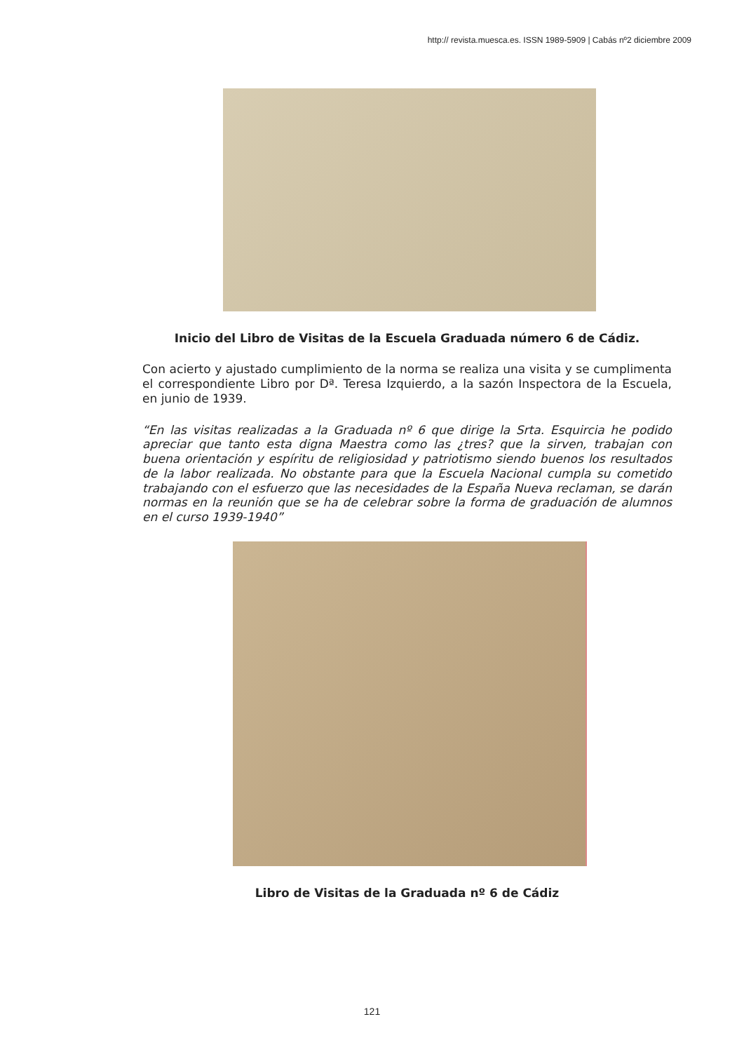http:// revista.muesca.es. ISSN 1989-5909 | Cabás nº2 diciembre 2009
Inicio del Libro de Visitas de la Escuela Graduada número 6 de Cádiz.
Con acierto y ajustado cumplimiento de la norma se realiza una visita y se cumplimenta el correspondiente Libro por Dª. Teresa Izquierdo, a la sazón Inspectora de la Escuela, en junio de 1939.
“En las visitas realizadas a la Graduada nº 6 que dirige la Srta. Esquircia he podido apreciar que tanto esta digna Maestra como las ¿tres? que la sirven, trabajan con buena orientación y espíritu de religiosidad y patriotismo siendo buenos los resultados de la labor realizada. No obstante para que la Escuela Nacional cumpla su cometido trabajando con el esfuerzo que las necesidades de la España Nueva reclaman, se darán normas en la reunión que se ha de celebrar sobre la forma de graduación de alumnos en el curso 1939-1940”
Libro de Visitas de la Graduada nº 6 de Cádiz
121